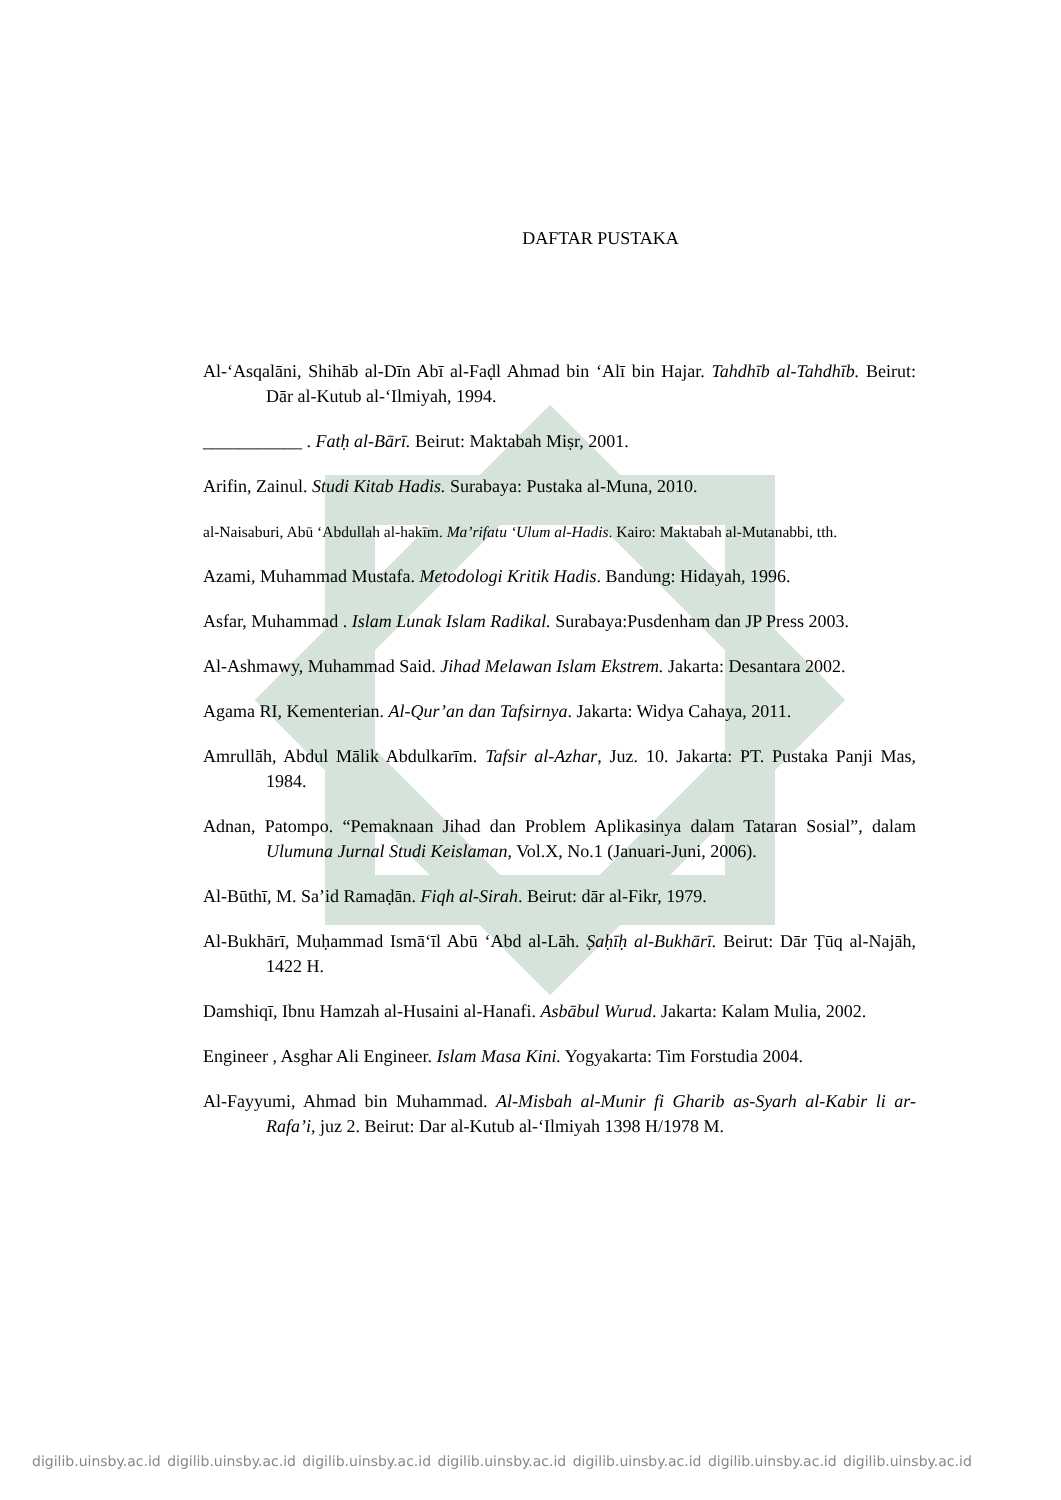DAFTAR PUSTAKA
Al-‘Asqalāni, Shihāb al-Dīn Abī al-Faḍl Ahmad bin ‘Alī bin Hajar. Tahdhīb al-Tahdhīb. Beirut: Dār al-Kutub al-‘Ilmiyah, 1994.
___________ . Fatḥ al-Bārī. Beirut: Maktabah Miṣr, 2001.
Arifin, Zainul. Studi Kitab Hadis. Surabaya: Pustaka al-Muna, 2010.
al-Naisaburi, Abū ‘Abdullah al-hakīm. Ma’rifatu ‘Ulum al-Hadis. Kairo: Maktabah al-Mutanabbi, tth.
Azami, Muhammad Mustafa. Metodologi Kritik Hadis. Bandung: Hidayah, 1996.
Asfar, Muhammad . Islam Lunak Islam Radikal. Surabaya:Pusdenham dan JP Press 2003.
Al-Ashmawy, Muhammad Said. Jihad Melawan Islam Ekstrem. Jakarta: Desantara 2002.
Agama RI, Kementerian. Al-Qur’an dan Tafsirnya. Jakarta: Widya Cahaya, 2011.
Amrullāh, Abdul Mālik Abdulkarīm. Tafsir al-Azhar, Juz. 10. Jakarta: PT. Pustaka Panji Mas, 1984.
Adnan, Patompo. “Pemaknaan Jihad dan Problem Aplikasinya dalam Tataran Sosial”, dalam Ulumuna Jurnal Studi Keislaman, Vol.X, No.1 (Januari-Juni, 2006).
Al-Būthī, M. Sa’id Ramaḍān. Fiqh al-Sirah. Beirut: dār al-Fikr, 1979.
Al-Bukhārī, Muḥammad Ismā‘īl Abū ‘Abd al-Lāh. Ṣaḥīḥ al-Bukhārī. Beirut: Dār Ṭūq al-Najāh, 1422 H.
Damshiqī, Ibnu Hamzah al-Husaini al-Hanafi. Asbābul Wurud. Jakarta: Kalam Mulia, 2002.
Engineer , Asghar Ali Engineer. Islam Masa Kini. Yogyakarta: Tim Forstudia 2004.
Al-Fayyumi, Ahmad bin Muhammad. Al-Misbah al-Munir fi Gharib as-Syarh al-Kabir li ar-Rafa’i, juz 2. Beirut: Dar al-Kutub al-‘Ilmiyah 1398 H/1978 M.
digilib.uinsby.ac.id digilib.uinsby.ac.id digilib.uinsby.ac.id digilib.uinsby.ac.id digilib.uinsby.ac.id digilib.uinsby.ac.id digilib.uinsby.ac.id